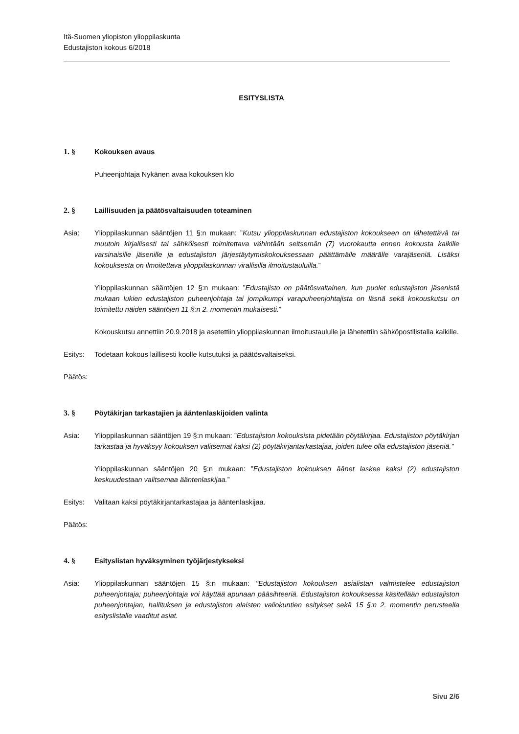Itä-Suomen yliopiston ylioppilaskunta
Edustajiston kokous 6/2018
ESITYSLISTA
1. § Kokouksen avaus
Puheenjohtaja Nykänen avaa kokouksen klo
2. § Laillisuuden ja päätösvaltaisuuden toteaminen
Asia: Ylioppilaskunnan sääntöjen 11 §:n mukaan: ”Kutsu ylioppilaskunnan edustajiston kokoukseen on lähetettävä tai muutoin kirjallisesti tai sähköisesti toimitettava vähintään seitsemän (7) vuorokautta ennen kokousta kaikille varsinaisille jäsenille ja edustajiston järjestäytymiskokouksessaan päättämälle määrälle varajäseniä. Lisäksi kokouksesta on ilmoitettava ylioppilaskunnan virallisilla ilmoitustauluilla.”
Ylioppilaskunnan sääntöjen 12 §:n mukaan: ”Edustajisto on päätösvaltainen, kun puolet edustajiston jäsenistä mukaan lukien edustajiston puheenjohtaja tai jompikumpi varapuheenjohtajista on läsnä sekä kokouskutsu on toimitettu näiden sääntöjen 11 §:n 2. momentin mukaisesti.”
Kokouskutsu annettiin 20.9.2018 ja asetettiin ylioppilaskunnan ilmoitustaululle ja lähetettiin sähköpostilistalla kaikille.
Esitys: Todetaan kokous laillisesti koolle kutsutuksi ja päätösvaltaiseksi.
Päätös:
3. § Pöytäkirjan tarkastajien ja ääntenlaskijoiden valinta
Asia: Ylioppilaskunnan sääntöjen 19 §:n mukaan: ”Edustajiston kokouksista pidetään pöytäkirjaa. Edustajiston pöytäkirjan tarkastaa ja hyväksyy kokouksen valitsemat kaksi (2) pöytäkirjantarkastajaa, joiden tulee olla edustajiston jäseniä."
Ylioppilaskunnan sääntöjen 20 §:n mukaan: ”Edustajiston kokouksen äänet laskee kaksi (2) edustajiston keskuudestaan valitsemaa ääntenlaskijaa.”
Esitys: Valitaan kaksi pöytäkirjantarkastajaa ja ääntenlaskijaa.
Päätös:
4. § Esityslistan hyväksyminen työjärjestykseksi
Asia: Ylioppilaskunnan sääntöjen 15 §:n mukaan: "Edustajiston kokouksen asialistan valmistelee edustajiston puheenjohtaja; puheenjohtaja voi käyttää apunaan pääsihteeriä. Edustajiston kokouksessa käsitellään edustajiston puheenjohtajan, hallituksen ja edustajiston alaisten valiokuntien esitykset sekä 15 §:n 2. momentin perusteella esityslistalle vaaditut asiat.
Sivu 2/6